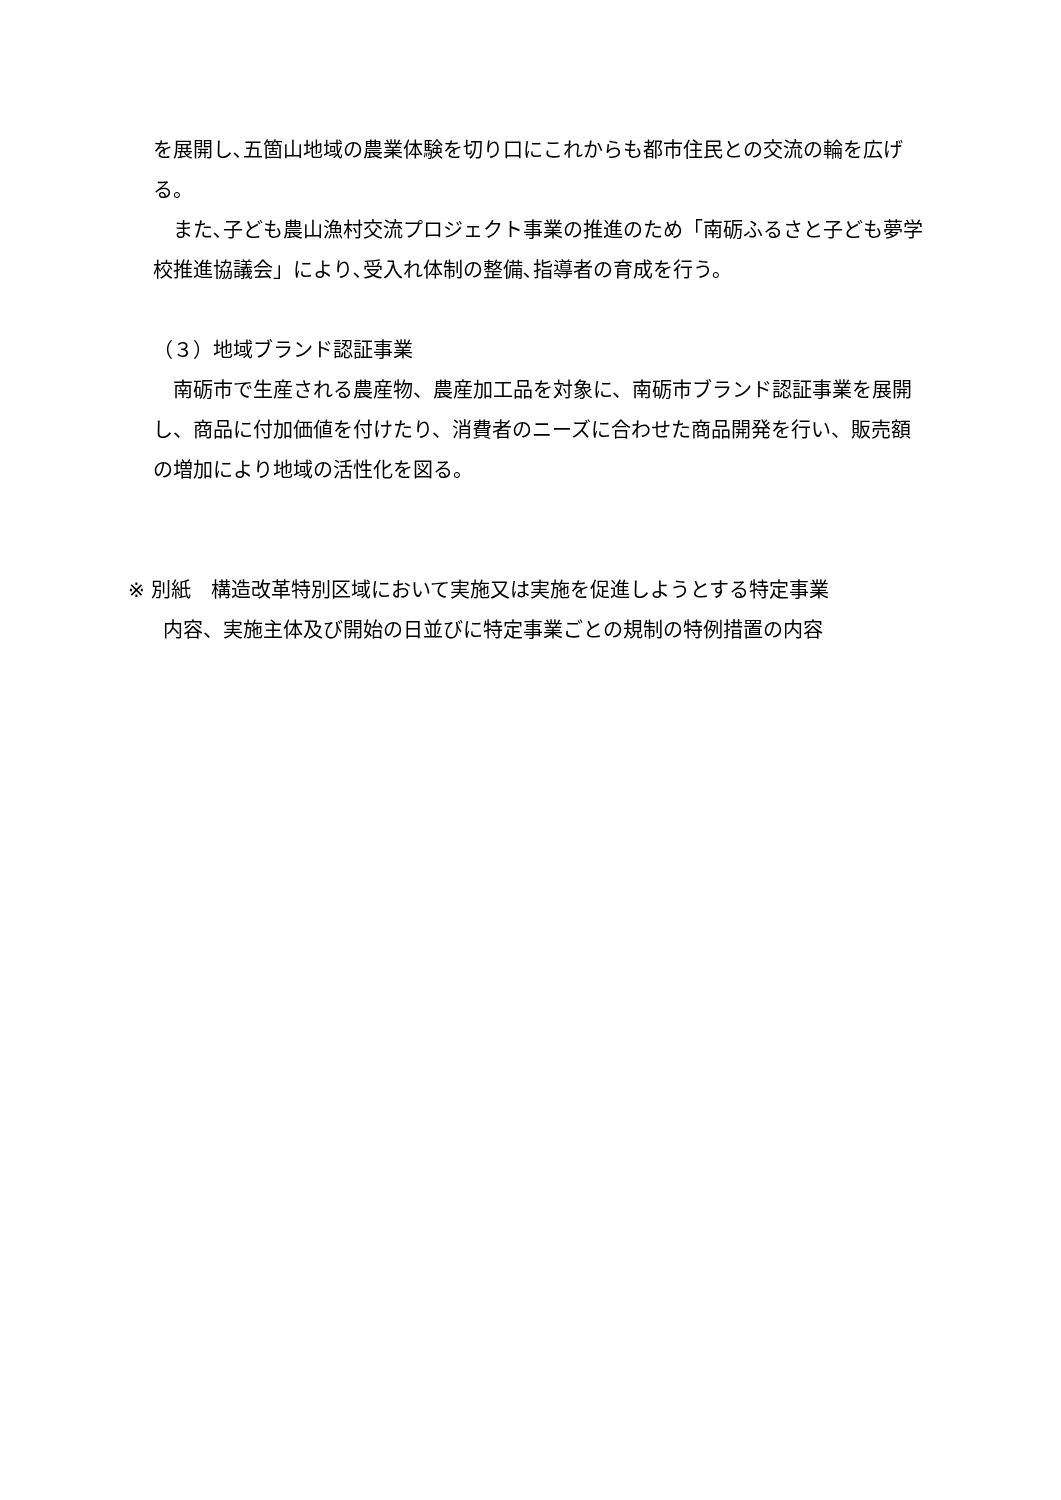を展開し､五箇山地域の農業体験を切り口にこれからも都市住民との交流の輪を広げる。
　また､子ども農山漁村交流プロジェクト事業の推進のため「南砺ふるさと子ども夢学校推進協議会」により､受入れ体制の整備､指導者の育成を行う。
（３）地域ブランド認証事業
　南砺市で生産される農産物、農産加工品を対象に、南砺市ブランド認証事業を展開し、商品に付加価値を付けたり、消費者のニーズに合わせた商品開発を行い、販売額の増加により地域の活性化を図る。
※ 別紙　構造改革特別区域において実施又は実施を促進しようとする特定事業
内容、実施主体及び開始の日並びに特定事業ごとの規制の特例措置の内容